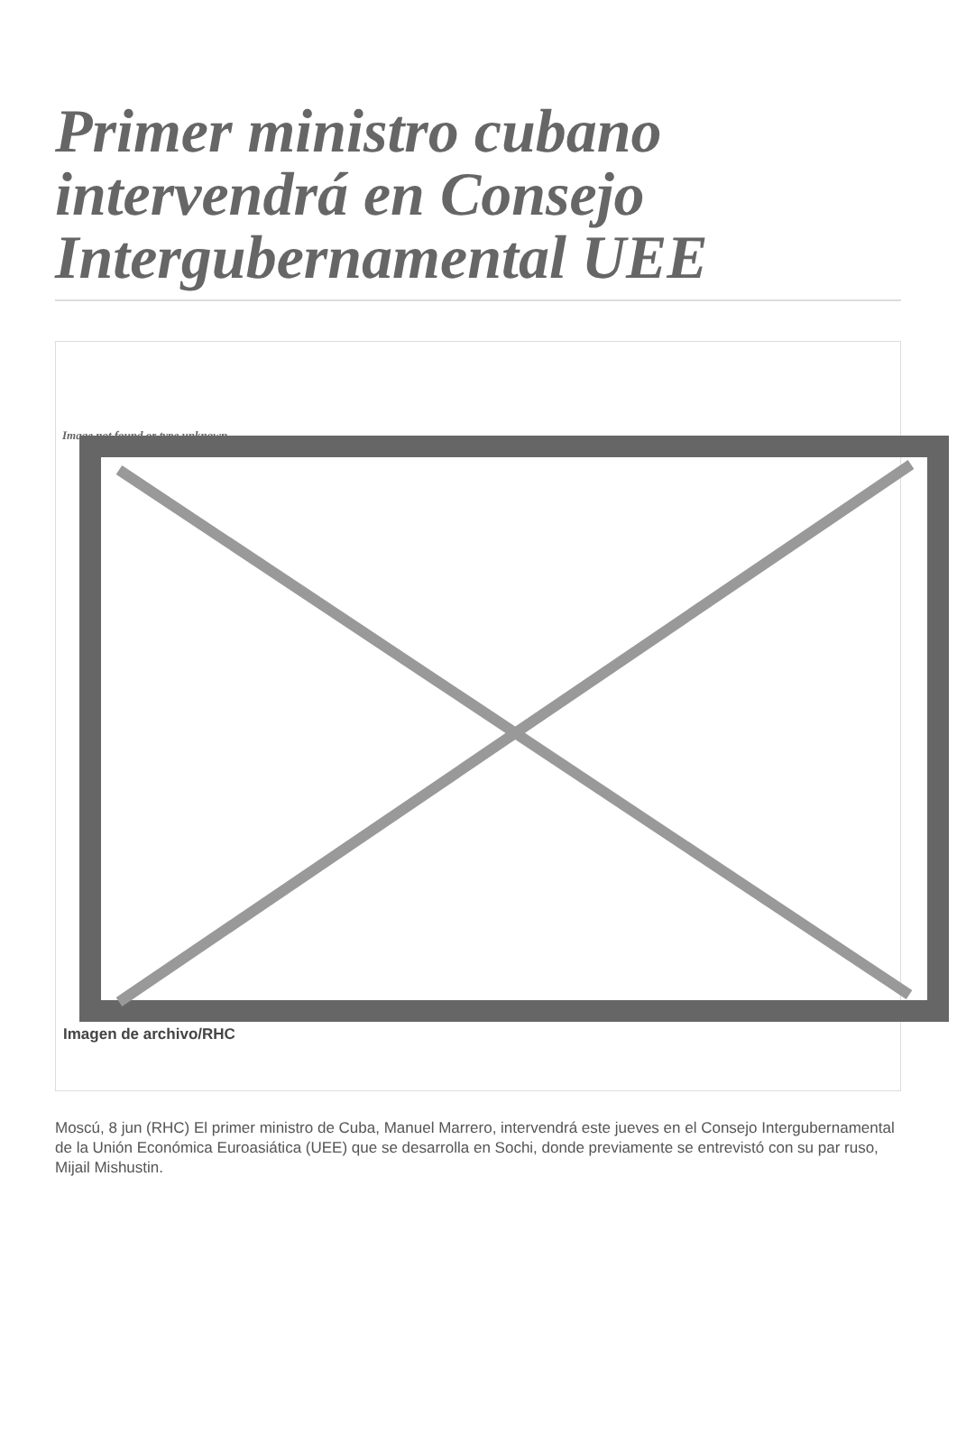Primer ministro cubano intervendrá en Consejo Intergubernamental UEE
Image not found or type unknown
Imagen de archivo/RHC
Moscú, 8 jun (RHC) El primer ministro de Cuba, Manuel Marrero, intervendrá este jueves en el Consejo Intergubernamental de la Unión Económica Euroasiática (UEE) que se desarrolla en Sochi, donde previamente se entrevistó con su par ruso, Mijail Mishustin.